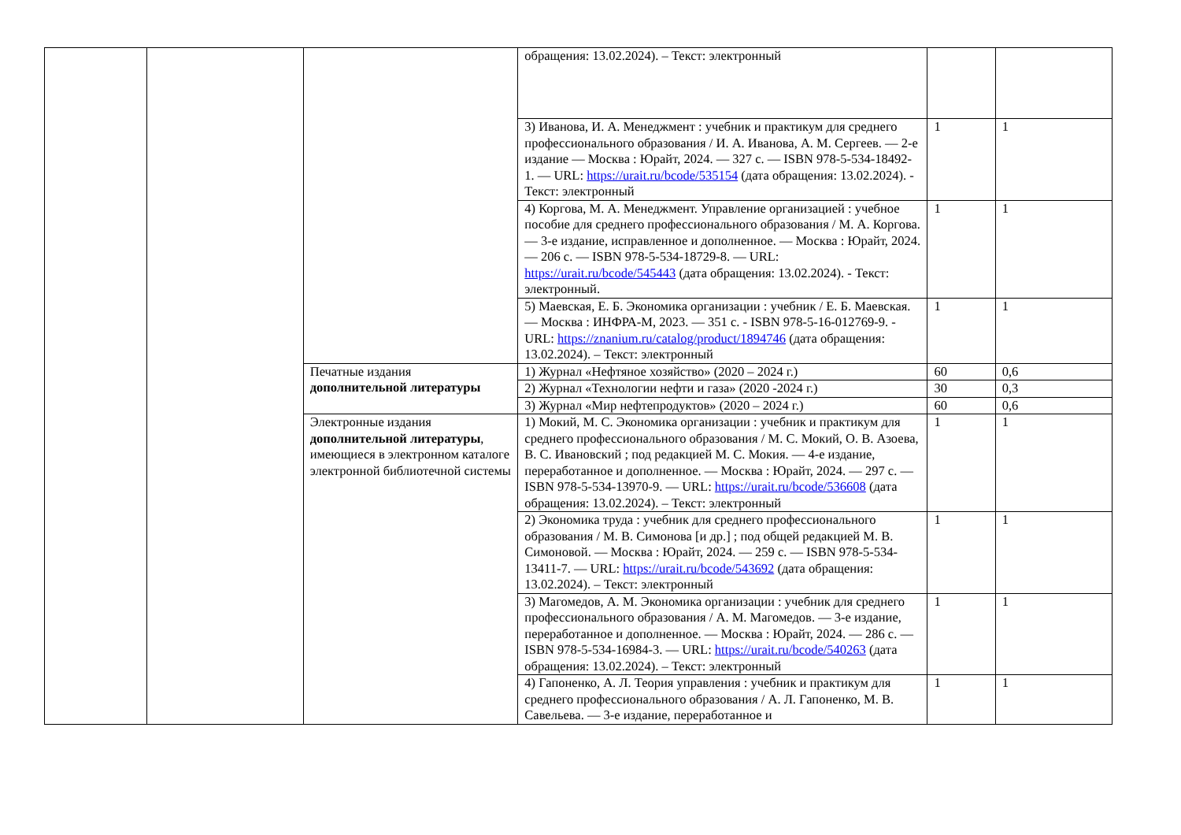| | | | обращения: 13.02.2024). – Текст: электронный | | |
| | | | 3) Иванова, И. А. Менеджмент : учебник и практикум для среднего профессионального образования / И. А. Иванова, А. М. Сергеев. — 2-е издание — Москва : Юрайт, 2024. — 327 с. — ISBN 978-5-534-18492-1. — URL: https://urait.ru/bcode/535154 (дата обращения: 13.02.2024). - Текст: электронный | 1 | 1 |
| | | | 4) Коргова, М. А. Менеджмент. Управление организацией : учебное пособие для среднего профессионального образования / М. А. Коргова. — 3-е издание, исправленное и дополненное. — Москва : Юрайт, 2024. — 206 с. — ISBN 978-5-534-18729-8. — URL: https://urait.ru/bcode/545443 (дата обращения: 13.02.2024). - Текст: электронный. | 1 | 1 |
| | | | 5) Маевская, Е. Б. Экономика организации : учебник / Е. Б. Маевская. — Москва : ИНФРА-М, 2023. — 351 с. - ISBN 978-5-16-012769-9. - URL: https://znanium.ru/catalog/product/1894746 (дата обращения: 13.02.2024). – Текст: электронный | 1 | 1 |
| | | Печатные издания дополнительной литературы | 1) Журнал «Нефтяное хозяйство» (2020 – 2024 г.) | 60 | 0,6 |
| | | | 2) Журнал «Технологии нефти и газа» (2020 -2024 г.) | 30 | 0,3 |
| | | | 3) Журнал «Мир нефтепродуктов» (2020 – 2024 г.) | 60 | 0,6 |
| | | Электронные издания дополнительной литературы , имеющиеся в электронном каталоге электронной библиотечной системы | 1) Мокий, М. С. Экономика организации : учебник и практикум для среднего профессионального образования / М. С. Мокий, О. В. Азоева, В. С. Ивановский ; под редакцией М. С. Мокия. — 4-е издание, переработанное и дополненное. — Москва : Юрайт, 2024. — 297 с. — ISBN 978-5-534-13970-9. — URL: https://urait.ru/bcode/536608 (дата обращения: 13.02.2024). – Текст: электронный | 1 | 1 |
| | | | 2) Экономика труда : учебник для среднего профессионального образования / М. В. Симонова [и др.] ; под общей редакцией М. В. Симоновой. — Москва : Юрайт, 2024. — 259 с. — ISBN 978-5-534-13411-7. — URL: https://urait.ru/bcode/543692 (дата обращения: 13.02.2024). – Текст: электронный | 1 | 1 |
| | | | 3) Магомедов, А. М. Экономика организации : учебник для среднего профессионального образования / А. М. Магомедов. — 3-е издание, переработанное и дополненное. — Москва : Юрайт, 2024. — 286 с. — ISBN 978-5-534-16984-3. — URL: https://urait.ru/bcode/540263 (дата обращения: 13.02.2024). – Текст: электронный | 1 | 1 |
| | | | 4) Гапоненко, А. Л. Теория управления : учебник и практикум для среднего профессионального образования / А. Л. Гапоненко, М. В. Савельева. — 3-е издание, переработанное и | 1 | 1 |